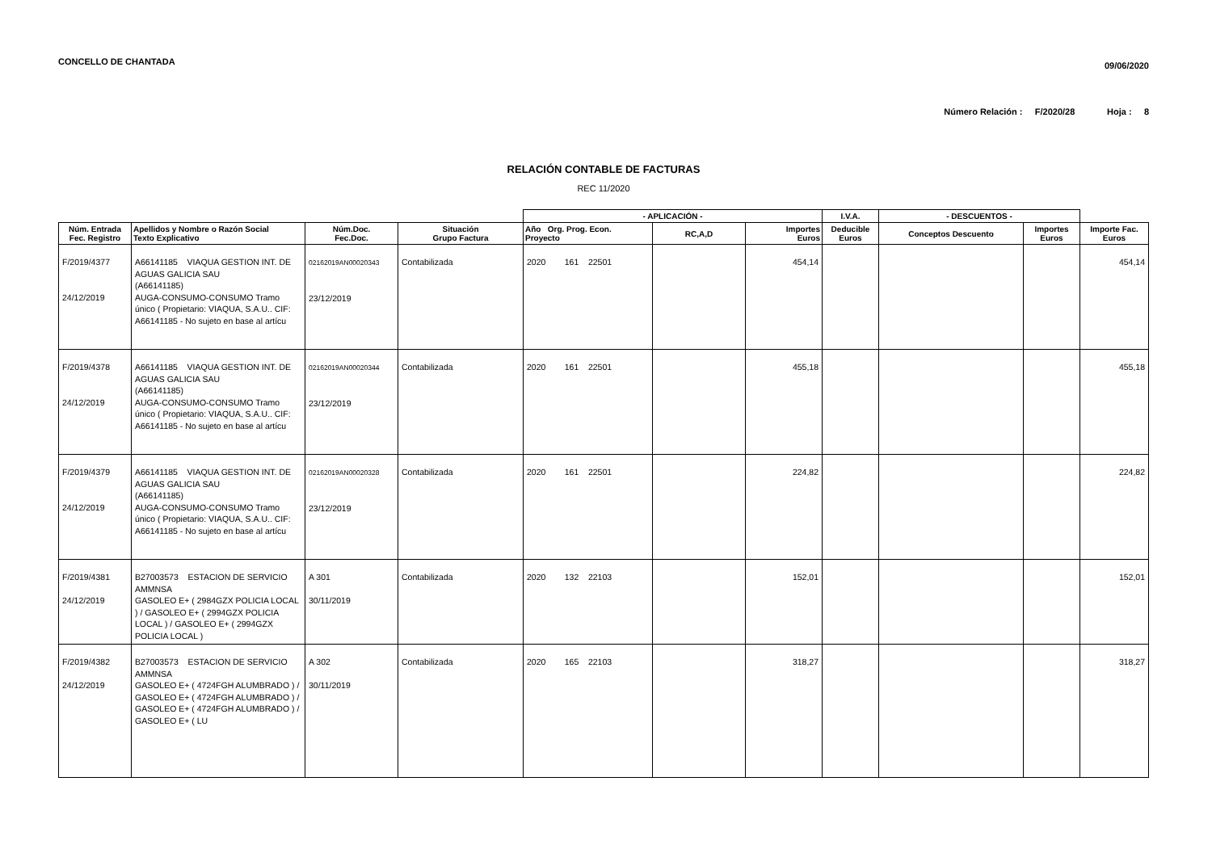CONCELLO DE CHANTADA 09/06/2020
Número Relación : F/2020/28 Hoja : 8
RELACIÓN CONTABLE DE FACTURAS
REC 11/2020
| | | | | - APLICACIÓN - | | | I.V.A. | - DESCUENTOS - | | |
| --- | --- | --- | --- | --- | --- | --- | --- | --- | --- | --- |
| Núm. Entrada Fec. Registro | Apellidos y Nombre o Razón Social Texto Explicativo | Núm.Doc. Fec.Doc. | Situación Grupo Factura | Año Org. Prog. Econ. Proyecto | RC,A,D | Importes Euros | Deducible Euros | Conceptos Descuento | Importes Euros | Importe Fac. Euros |
| F/2019/4377 24/12/2019 | A66141185 VIAQUA GESTION INT. DE AGUAS GALICIA SAU (A66141185) AUGA-CONSUMO-CONSUMO Tramo único ( Propietario: VIAQUA, S.A.U.. CIF: A66141185 - No sujeto en base al artícu | 02162019AN00020343 23/12/2019 | Contabilizada | 2020 161 22501 | | 454,14 | | | | 454,14 |
| F/2019/4378 24/12/2019 | A66141185 VIAQUA GESTION INT. DE AGUAS GALICIA SAU (A66141185) AUGA-CONSUMO-CONSUMO Tramo único ( Propietario: VIAQUA, S.A.U.. CIF: A66141185 - No sujeto en base al artícu | 02162019AN00020344 23/12/2019 | Contabilizada | 2020 161 22501 | | 455,18 | | | | 455,18 |
| F/2019/4379 24/12/2019 | A66141185 VIAQUA GESTION INT. DE AGUAS GALICIA SAU (A66141185) AUGA-CONSUMO-CONSUMO Tramo único ( Propietario: VIAQUA, S.A.U.. CIF: A66141185 - No sujeto en base al artícu | 02162019AN00020328 23/12/2019 | Contabilizada | 2020 161 22501 | | 224,82 | | | | 224,82 |
| F/2019/4381 24/12/2019 | B27003573 ESTACION DE SERVICIO AMMNSA GASOLEO E+ ( 2984GZX POLICIA LOCAL ) / GASOLEO E+ ( 2994GZX POLICIA LOCAL ) / GASOLEO E+ ( 2994GZX POLICIA LOCAL ) | A 301 30/11/2019 | Contabilizada | 2020 132 22103 | | 152,01 | | | | 152,01 |
| F/2019/4382 24/12/2019 | B27003573 ESTACION DE SERVICIO AMMNSA GASOLEO E+ ( 4724FGH ALUMBRADO ) / GASOLEO E+ ( 4724FGH ALUMBRADO ) / GASOLEO E+ ( 4724FGH ALUMBRADO ) / GASOLEO E+ ( LU | A 302 30/11/2019 | Contabilizada | 2020 165 22103 | | 318,27 | | | | 318,27 |